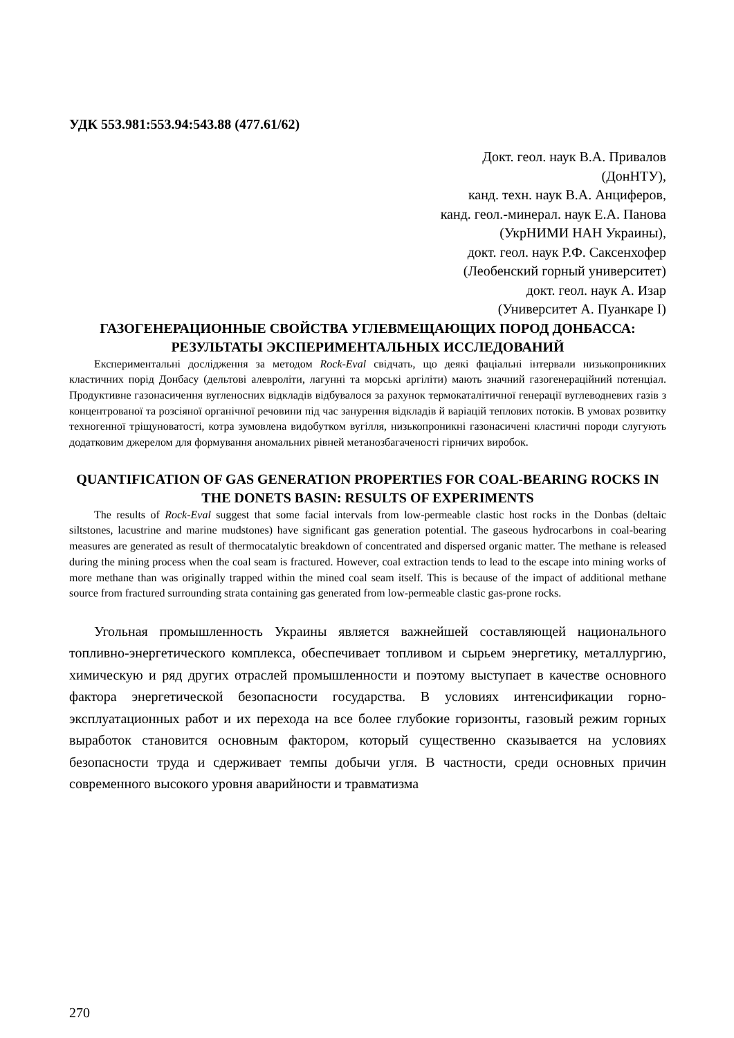УДК 553.981:553.94:543.88 (477.61/62)
Докт. геол. наук В.А. Привалов
(ДонНТУ),
канд. техн. наук В.А. Анциферов,
канд. геол.-минерал. наук Е.А. Панова
(УкрНИМИ НАН Украины),
докт. геол. наук Р.Ф. Саксенхофер
(Леобенский горный университет)
докт. геол. наук А. Изар
(Университет А. Пуанкаре I)
ГАЗОГЕНЕРАЦИОННЫЕ СВОЙСТВА УГЛЕВМЕЩАЮЩИХ ПОРОД ДОНБАССА: РЕЗУЛЬТАТЫ ЭКСПЕРИМЕНТАЛЬНЫХ ИССЛЕДОВАНИЙ
Експериментальні дослідження за методом Rock-Eval свідчать, що деякі фаціальні інтервали низькопроникних кластичних порід Донбасу (дельтові алевроліти, лагунні та морські аргіліти) мають значний газогенераційний потенціал. Продуктивне газонасичення вугленосних відкладів відбувалося за рахунок термокаталітичної генерації вуглеводневих газів з концентрованої та розсіяної органічної речовини під час занурення відкладів й варіацій теплових потоків. В умовах розвитку техногенної тріщуноватості, котра зумовлена видобутком вугілля, низькопроникні газонасичені кластичні породи слугують додатковим джерелом для формування аномальних рівней метанозбагаченості гірничих виробок.
QUANTIFICATION OF GAS GENERATION PROPERTIES FOR COAL-BEARING ROCKS IN THE DONETS BASIN: RESULTS OF EXPERIMENTS
The results of Rock-Eval suggest that some facial intervals from low-permeable clastic host rocks in the Donbas (deltaic siltstones, lacustrine and marine mudstones) have significant gas generation potential. The gaseous hydrocarbons in coal-bearing measures are generated as result of thermocatalytic breakdown of concentrated and dispersed organic matter. The methane is released during the mining process when the coal seam is fractured. However, coal extraction tends to lead to the escape into mining works of more methane than was originally trapped within the mined coal seam itself. This is because of the impact of additional methane source from fractured surrounding strata containing gas generated from low-permeable clastic gas-prone rocks.
Угольная промышленность Украины является важнейшей составляющей национального топливно-энергетического комплекса, обеспечивает топливом и сырьем энергетику, металлургию, химическую и ряд других отраслей промышленности и поэтому выступает в качестве основного фактора энергетической безопасности государства. В условиях интенсификации горно-эксплуатационных работ и их перехода на все более глубокие горизонты, газовый режим горных выработок становится основным фактором, который существенно сказывается на условиях безопасности труда и сдерживает темпы добычи угля. В частности, среди основных причин современного высокого уровня аварийности и травматизма
270